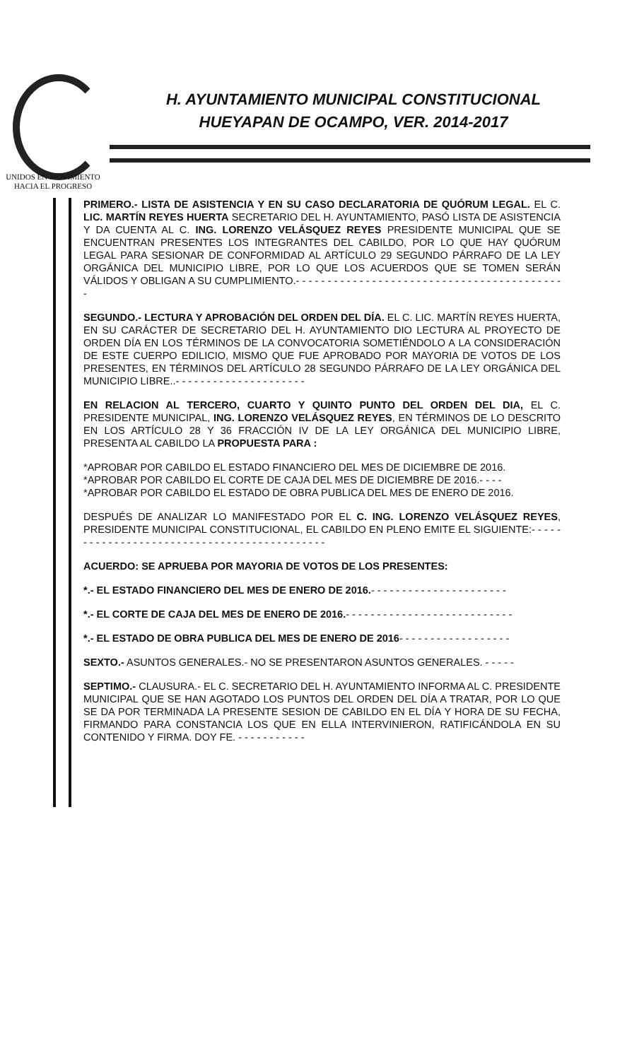UNIDOS EN MOVIMIENTO
HACIA EL PROGRESO
H. AYUNTAMIENTO MUNICIPAL CONSTITUCIONAL
HUEYAPAN DE OCAMPO, VER. 2014-2017
PRIMERO.- LISTA DE ASISTENCIA Y EN SU CASO DECLARATORIA DE QUÓRUM LEGAL. EL C. LIC. MARTÍN REYES HUERTA SECRETARIO DEL H. AYUNTAMIENTO, PASÓ LISTA DE ASISTENCIA Y DA CUENTA AL C. ING. LORENZO VELÁSQUEZ REYES PRESIDENTE MUNICIPAL QUE SE ENCUENTRAN PRESENTES LOS INTEGRANTES DEL CABILDO, POR LO QUE HAY QUÓRUM LEGAL PARA SESIONAR DE CONFORMIDAD AL ARTÍCULO 29 SEGUNDO PÁRRAFO DE LA LEY ORGÁNICA DEL MUNICIPIO LIBRE, POR LO QUE LOS ACUERDOS QUE SE TOMEN SERÁN VÁLIDOS Y OBLIGAN A SU CUMPLIMIENTO.- - - - - - - - - - - - - - - - - - - - - - - - - - - - - - - - - - - - - - - - - - -
SEGUNDO.- LECTURA Y APROBACIÓN DEL ORDEN DEL DÍA. EL C. LIC. MARTÍN REYES HUERTA, EN SU CARÁCTER DE SECRETARIO DEL H. AYUNTAMIENTO DIO LECTURA AL PROYECTO DE ORDEN DÍA EN LOS TÉRMINOS DE LA CONVOCATORIA SOMETIÉNDOLO A LA CONSIDERACIÓN DE ESTE CUERPO EDILICIO, MISMO QUE FUE APROBADO POR MAYORIA DE VOTOS DE LOS PRESENTES, EN TÉRMINOS DEL ARTÍCULO 28 SEGUNDO PÁRRAFO DE LA LEY ORGÁNICA DEL MUNICIPIO LIBRE..- - - - - - - - - - - - - - - - - - - - -
EN RELACION AL TERCERO, CUARTO Y QUINTO PUNTO DEL ORDEN DEL DIA, EL C. PRESIDENTE MUNICIPAL, ING. LORENZO VELÁSQUEZ REYES, EN TÉRMINOS DE LO DESCRITO EN LOS ARTÍCULO 28 Y 36 FRACCIÓN IV DE LA LEY ORGÁNICA DEL MUNICIPIO LIBRE, PRESENTA AL CABILDO LA PROPUESTA PARA :
*APROBAR POR CABILDO EL ESTADO FINANCIERO DEL MES DE DICIEMBRE DE 2016.
*APROBAR POR CABILDO EL CORTE DE CAJA DEL MES DE DICIEMBRE DE 2016.- - - -
*APROBAR POR CABILDO EL ESTADO DE OBRA PUBLICA DEL MES DE ENERO DE 2016.
DESPUÉS DE ANALIZAR LO MANIFESTADO POR EL C. ING. LORENZO VELÁSQUEZ REYES, PRESIDENTE MUNICIPAL CONSTITUCIONAL, EL CABILDO EN PLENO EMITE EL SIGUIENTE:- - - - - - - - - - - - - - - - - - - - - - - - - - - - - - - - - - - - - - - - - - - -
ACUERDO: SE APRUEBA POR MAYORIA DE VOTOS DE LOS PRESENTES:
*.- EL ESTADO FINANCIERO DEL MES DE ENERO DE 2016.- - - - - - - - - - - - - - - - - - - - - -
*.- EL CORTE DE CAJA DEL MES DE ENERO DE 2016.- - - - - - - - - - - - - - - - - - - - - - - - - - -
*.- EL ESTADO DE OBRA PUBLICA DEL MES DE ENERO DE 2016- - - - - - - - - - - - - - - - - -
SEXTO.- ASUNTOS GENERALES.- NO SE PRESENTARON ASUNTOS GENERALES. - - - - -
SEPTIMO.- CLAUSURA.- EL C. SECRETARIO DEL H. AYUNTAMIENTO INFORMA AL C. PRESIDENTE MUNICIPAL QUE SE HAN AGOTADO LOS PUNTOS DEL ORDEN DEL DÍA A TRATAR, POR LO QUE SE DA POR TERMINADA LA PRESENTE SESION DE CABILDO EN EL DÍA Y HORA DE SU FECHA, FIRMANDO PARA CONSTANCIA LOS QUE EN ELLA INTERVINIERON, RATIFICÁNDOLA EN SU CONTENIDO Y FIRMA. DOY FE. - - - - - - - - - - -